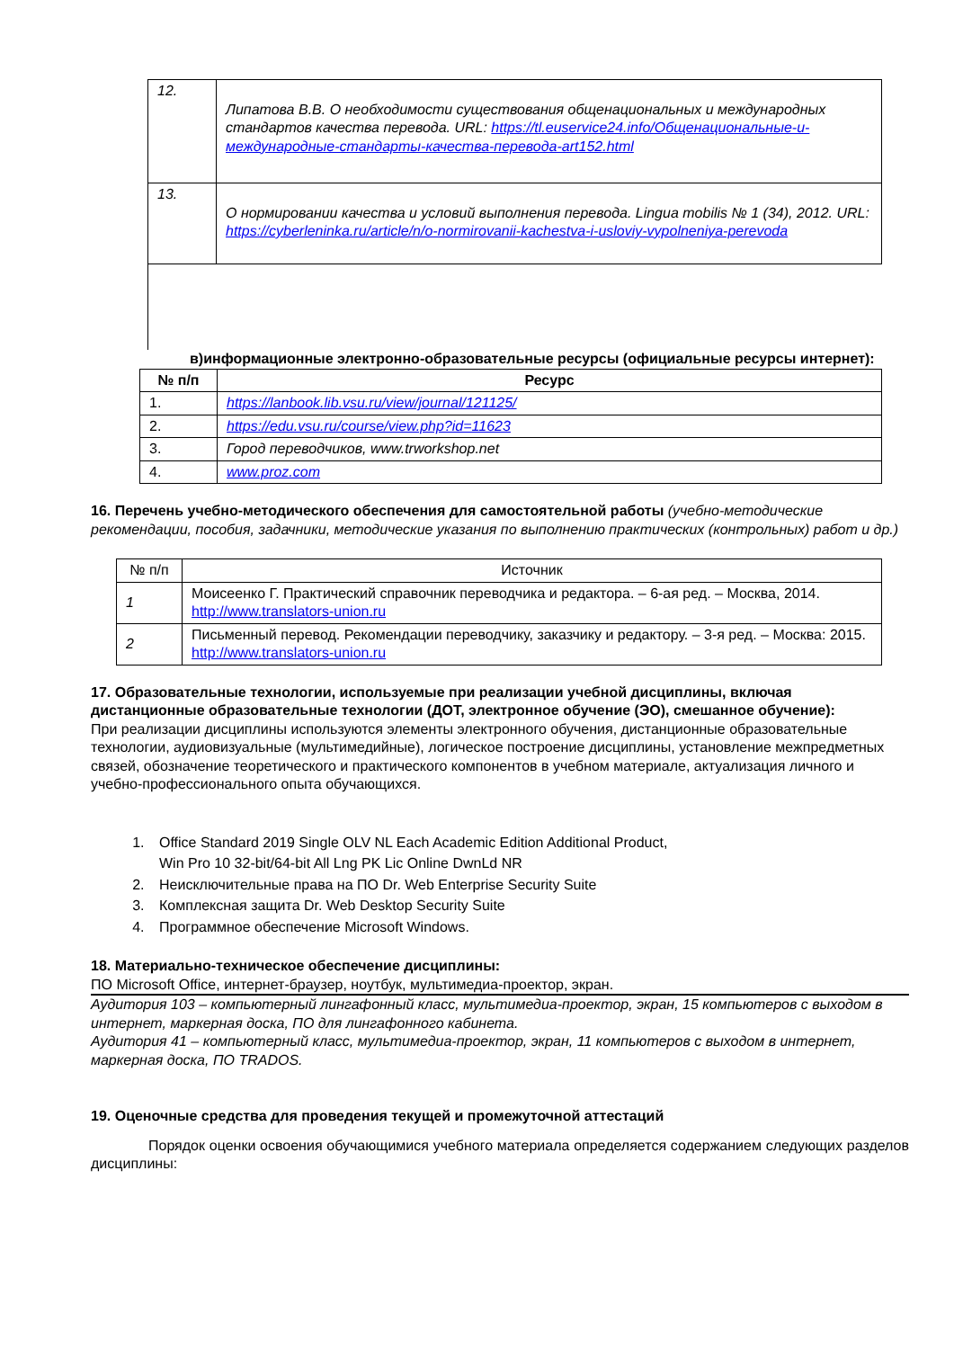| 12. | Липатова В.В. О необходимости существования общенациональных и международных стандартов качества перевода. URL: https://tl.euservice24.info/Общенациональные-и-международные-стандарты-качества-перевода-art152.html |
| 13. | О нормировании качества и условий выполнения перевода. Lingua mobilis № 1 (34), 2012. URL: https://cyberleninka.ru/article/n/o-normirovanii-kachestva-i-usloviy-vypolneniya-perevoda |
в)информационные электронно-образовательные ресурсы (официальные ресурсы интернет):
| № п/п | Ресурс |
| --- | --- |
| 1. | https://lanbook.lib.vsu.ru/view/journal/121125/ |
| 2. | https://edu.vsu.ru/course/view.php?id=11623 |
| 3. | Город переводчиков, www.trworkshop.net |
| 4. | www.proz.com |
16. Перечень учебно-методического обеспечения для самостоятельной работы (учебно-методические рекомендации, пособия, задачники, методические указания по выполнению практических (контрольных) работ и др.)
| № п/п | Источник |
| 1 | Моисеенко Г. Практический справочник переводчика и редактора. – 6-ая ред. – Москва, 2014. http://www.translators-union.ru |
| 2 | Письменный перевод. Рекомендации переводчику, заказчику и редактору. – 3-я ред. – Москва: 2015. http://www.translators-union.ru |
17. Образовательные технологии, используемые при реализации учебной дисциплины, включая дистанционные образовательные технологии (ДОТ, электронное обучение (ЭО), смешанное обучение):
При реализации дисциплины используются элементы электронного обучения, дистанционные образовательные технологии, аудиовизуальные (мультимедийные), логическое построение дисциплины, установление межпредметных связей, обозначение теоретического и практического компонентов в учебном материале, актуализация личного и учебно-профессионального опыта обучающихся.
1. Office Standard 2019 Single OLV NL Each Academic Edition Additional Product,
Win Pro 10 32-bit/64-bit All Lng PK Lic Online DwnLd NR
2. Неисключительные права на ПО Dr. Web Enterprise Security Suite
3. Комплексная защита Dr. Web Desktop Security Suite
4. Программное обеспечение Microsoft Windows.
18. Материально-техническое обеспечение дисциплины:
ПО Microsoft Office, интернет-браузер, ноутбук, мультимедиа-проектор, экран.
Аудитория 103 – компьютерный лингафонный класс, мультимедиа-проектор, экран, 15 компьютеров с выходом в интернет, маркерная доска, ПО для лингафонного кабинета.
Аудитория 41 – компьютерный класс, мультимедиа-проектор, экран, 11 компьютеров с выходом в интернет, маркерная доска, ПО TRADOS.
19. Оценочные средства для проведения текущей и промежуточной аттестаций
Порядок оценки освоения обучающимися учебного материала определяется содержанием следующих разделов дисциплины: